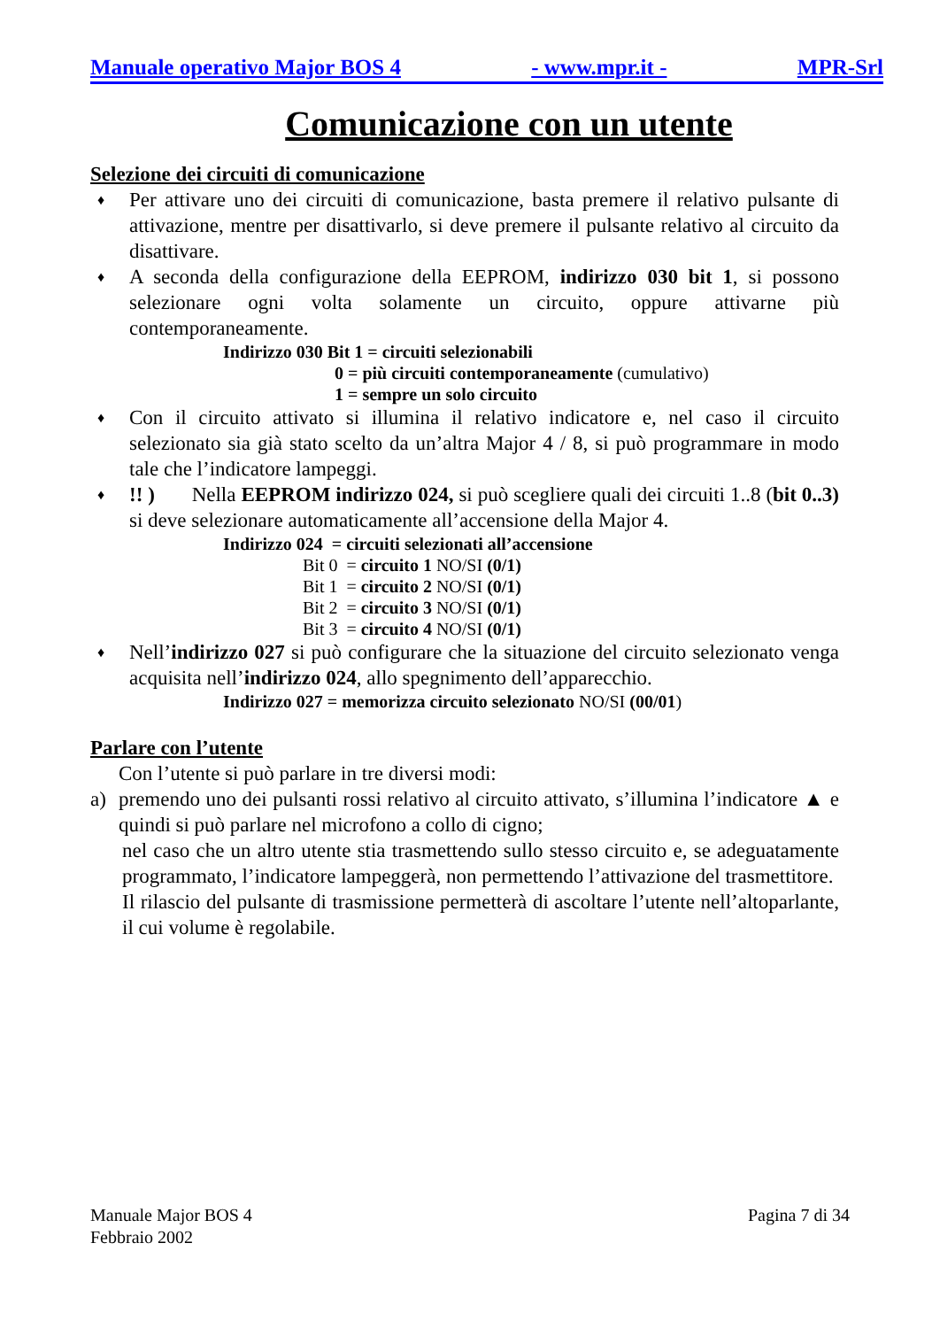Manuale operativo Major BOS 4 - www.mpr.it - MPR-Srl
Comunicazione con un utente
Selezione dei circuiti di comunicazione
♦ Per attivare uno dei circuiti di comunicazione, basta premere il relativo pulsante di attivazione, mentre per disattivarlo, si deve premere il pulsante relativo al circuito da disattivare.
♦ A seconda della configurazione della EEPROM, indirizzo 030 bit 1, si possono selezionare ogni volta solamente un circuito, oppure attivarne più contemporaneamente.
Indirizzo 030 Bit 1 = circuiti selezionabili
0 = più circuiti contemporaneamente (cumulativo)
1 = sempre un solo circuito
♦ Con il circuito attivato si illumina il relativo indicatore e, nel caso il circuito selezionato sia già stato scelto da un’altra Major 4 / 8, si può programmare in modo tale che l’indicatore lampeggi.
♦!! ) Nella EEPROM indirizzo 024, si può scegliere quali dei circuiti 1..8 (bit 0..3) si deve selezionare automaticamente all’accensione della Major 4.
Indirizzo 024 = circuiti selezionati all’accensione
Bit 0 = circuito 1 NO/SI (0/1)
Bit 1 = circuito 2 NO/SI (0/1)
Bit 2 = circuito 3 NO/SI (0/1)
Bit 3 = circuito 4 NO/SI (0/1)
♦ Nell’indirizzo 027 si può configurare che la situazione del circuito selezionato venga acquisita nell’indirizzo 024, allo spegnimento dell’apparecchio.
Indirizzo 027 = memorizza circuito selezionato NO/SI (00/01)
Parlare con l’utente
Con l’utente si può parlare in tre diversi modi:
a) premendo uno dei pulsanti rossi relativo al circuito attivato, s’illumina l’indicatore ▲ e quindi si può parlare nel microfono a collo di cigno;
nel caso che un altro utente stia trasmettendo sullo stesso circuito e, se adeguatamente programmato, l’indicatore lampeggerà, non permettendo l’attivazione del trasmettitore.
Il rilascio del pulsante di trasmissione permetterà di ascoltare l’utente nell’altoparlante, il cui volume è regolabile.
Manuale Major BOS 4
Febbraio 2002 Pagina 7 di 34